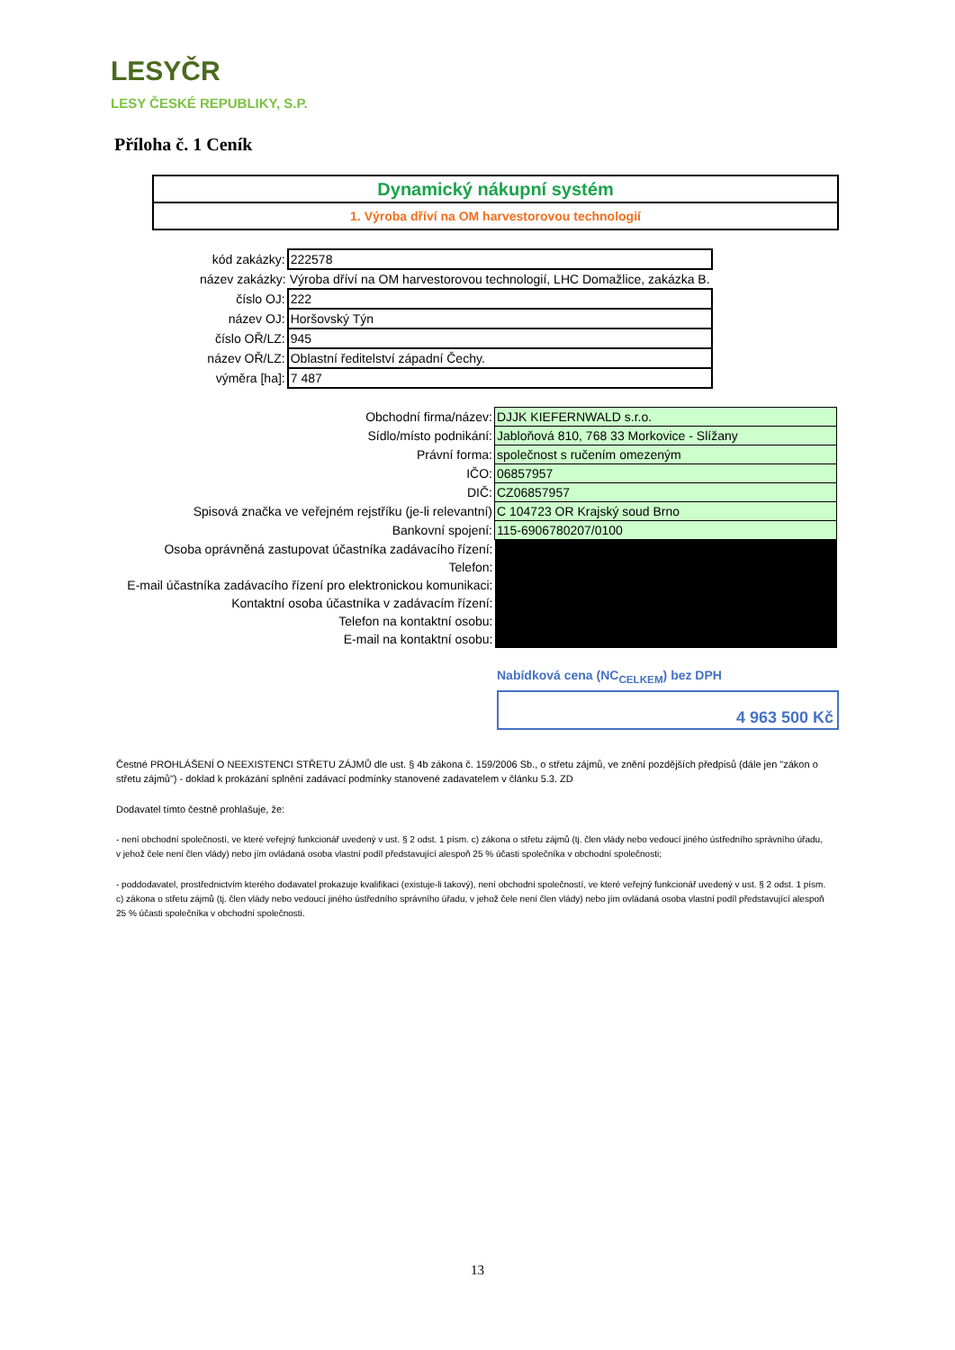LESYČR
LESY ČESKÉ REPUBLIKY, S.P.
Příloha č. 1 Ceník
| Dynamický nákupní systém |
| 1. Výroba dříví na OM harvestorovou technologií |
| kód zakázky: | 222578 |
| název zakázky: | Výroba dříví na OM harvestorovou technologií, LHC Domažlice, zakázka B. |
| číslo OJ: | 222 |
| název OJ: | Horšovský Týn |
| číslo OŘ/LZ: | 945 |
| název OŘ/LZ: | Oblastní ředitelství západní Čechy. |
| výměra [ha]: | 7 487 |
| Obchodní firma/název: | DJJK KIEFERNWALD s.r.o. |
| Sídlo/místo podnikání: | Jabloňová 810, 768 33 Morkovice - Slížany |
| Právní forma: | společnost s ručením omezeným |
| IČO: | 06857957 |
| DIČ: | CZ06857957 |
| Spisová značka ve veřejném rejstříku (je-li relevantní) | C 104723 OR Krajský soud Brno |
| Bankovní spojení: | 115-6906780207/0100 |
| Osoba oprávněná zastupovat účastníka zadávacího řízení: | |
| Telefon: | |
| E-mail účastníka zadávacího řízení pro elektronickou komunikaci: | |
| Kontaktní osoba účastníka v zadávacím řízení: | |
| Telefon na kontaktní osobu: | |
| E-mail na kontaktní osobu: | |
Nabídková cena (NC<sub>CELKEM</sub>) bez DPH
4 963 500 Kč
Čestné PROHLÁŠENÍ O NEEXISTENCI STŘETU ZÁJMŮ dle ust. § 4b zákona č. 159/2006 Sb., o střetu zájmů, ve znění pozdějších předpisů (dále jen "zákon o střetu zájmů") - doklad k prokázání splnění zadávací podmínky stanovené zadavatelem v článku 5.3. ZD
Dodavatel tímto čestně prohlašuje, že:
- není obchodní společností, ve které veřejný funkcionář uvedený v ust. § 2 odst. 1 písm. c) zákona o střetu zájmů (tj. člen vlády nebo vedoucí jiného ústředního správního úřadu, v jehož čele není člen vlády) nebo jím ovládaná osoba vlastní podíl představující alespoň 25 % účasti společníka v obchodní společnosti;
- poddodavatel, prostřednictvím kterého dodavatel prokazuje kvalifikaci (existuje-li takový), není obchodní společností, ve které veřejný funkcionář uvedený v ust. § 2 odst. 1 písm. c) zákona o střetu zájmů (tj. člen vlády nebo vedoucí jiného ústředního správního úřadu, v jehož čele není člen vlády) nebo jím ovládaná osoba vlastní podíl představující alespoň 25 % účasti společníka v obchodní společnosti.
13